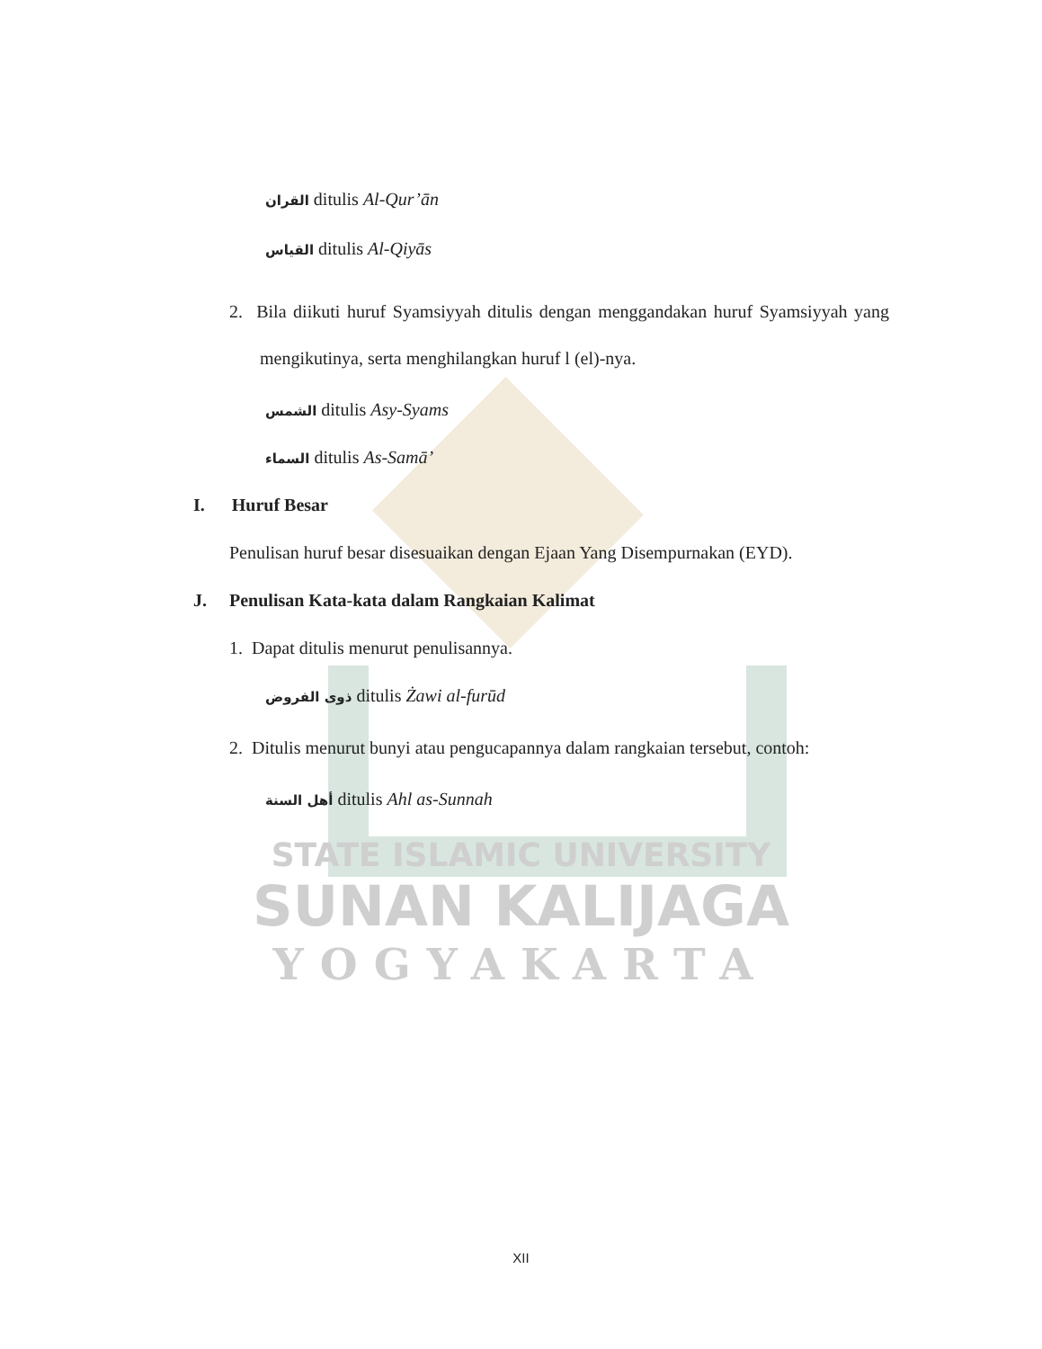القران ditulis Al-Qur’ān
القياس ditulis Al-Qiyās
2. Bila diikuti huruf Syamsiyyah ditulis dengan menggandakan huruf Syamsiyyah yang mengikutinya, serta menghilangkan huruf l (el)-nya.
الشمس ditulis Asy-Syams
السماء ditulis As-Samā’
I. Huruf Besar
Penulisan huruf besar disesuaikan dengan Ejaan Yang Disempurnakan (EYD).
J. Penulisan Kata-kata dalam Rangkaian Kalimat
1. Dapat ditulis menurut penulisannya.
ذوى الفروض ditulis Żawi al-furūd
2. Ditulis menurut bunyi atau pengucapannya dalam rangkaian tersebut, contoh:
أهل السنة ditulis Ahl as-Sunnah
STATE ISLAMIC UNIVERSITY
SUNAN KALIJAGA
YOGYAKARTA
XII